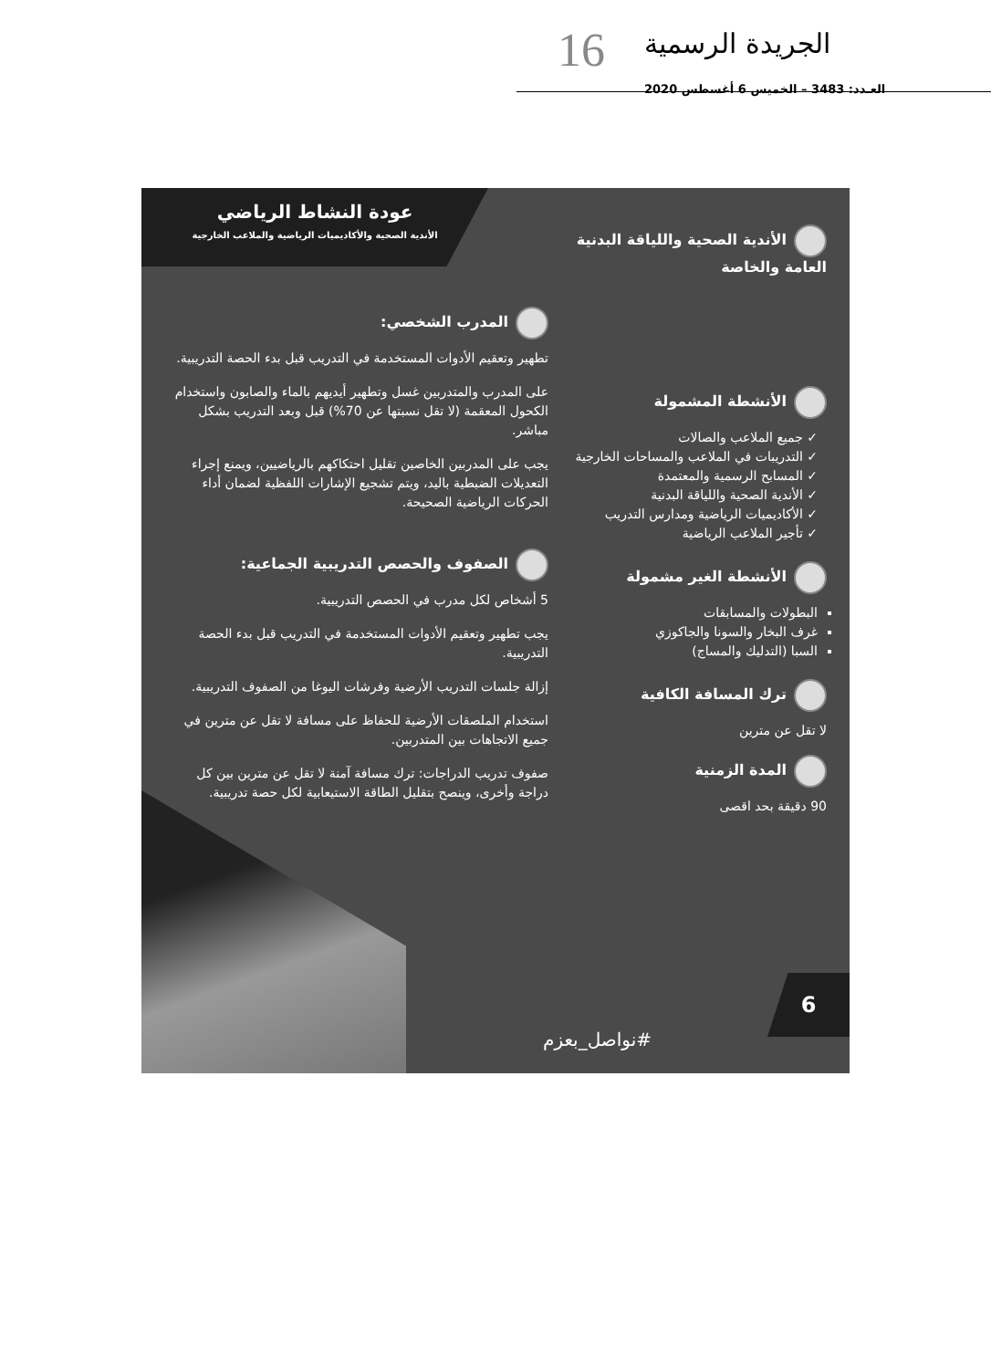16 الجريدة الرسمية
العـدد: 3483 – الخميس 6 أغسطس 2020
عودة النشاط الرياضي
الأندية الصحية والأكاديميات الرياضية والملاعب الخارجية
الأندية الصحية واللياقة البدنية
العامة والخاصة
الأنشطة المشمولة
✓ جميع الملاعب والصالات
✓ التدريبات في الملاعب والمساحات الخارجية
✓ المسابح الرسمية والمعتمدة
✓ الأندية الصحية واللياقة البدنية
✓ الأكاديميات الرياضية ومدارس التدريب
✓ تأجير الملاعب الرياضية
الأنشطة الغير مشمولة
البطولات والمسابقات
غرف البخار والسونا والجاكوزي
السبا (التدليك والمساج)
ترك المسافة الكافية
لا تقل عن مترين
المدة الزمنية
90 دقيقة بحد اقصى
المدرب الشخصي:
تطهير وتعقيم الأدوات المستخدمة في التدريب قبل بدء الحصة التدريبية.
على المدرب والمتدربين غسل وتطهير أيديهم بالماء والصابون واستخدام الكحول المعقمة (لا تقل نسبتها عن 70%) قبل وبعد التدريب بشكل مباشر.
يجب على المدربين الخاصين تقليل احتكاكهم بالرياضيين، ويمنع إجراء التعديلات الضبطية باليد، ويتم تشجيع الإشارات اللفظية لضمان أداء الحركات الرياضية الصحيحة.
الصفوف والحصص التدريبية الجماعية:
5 أشخاص لكل مدرب في الحصص التدريبية.
يجب تطهير وتعقيم الأدوات المستخدمة في التدريب قبل بدء الحصة التدريبية.
إزالة جلسات التدريب الأرضية وفرشات اليوغا من الصفوف التدريبية.
استخدام الملصقات الأرضية للحفاظ على مسافة لا تقل عن مترين في جميع الاتجاهات بين المتدربين.
صفوف تدريب الدراجات: ترك مسافة آمنة لا تقل عن مترين بين كل دراجة وأخرى، وينصح بتقليل الطاقة الاستيعابية لكل حصة تدريبية.
6
#نواصل_بعزم